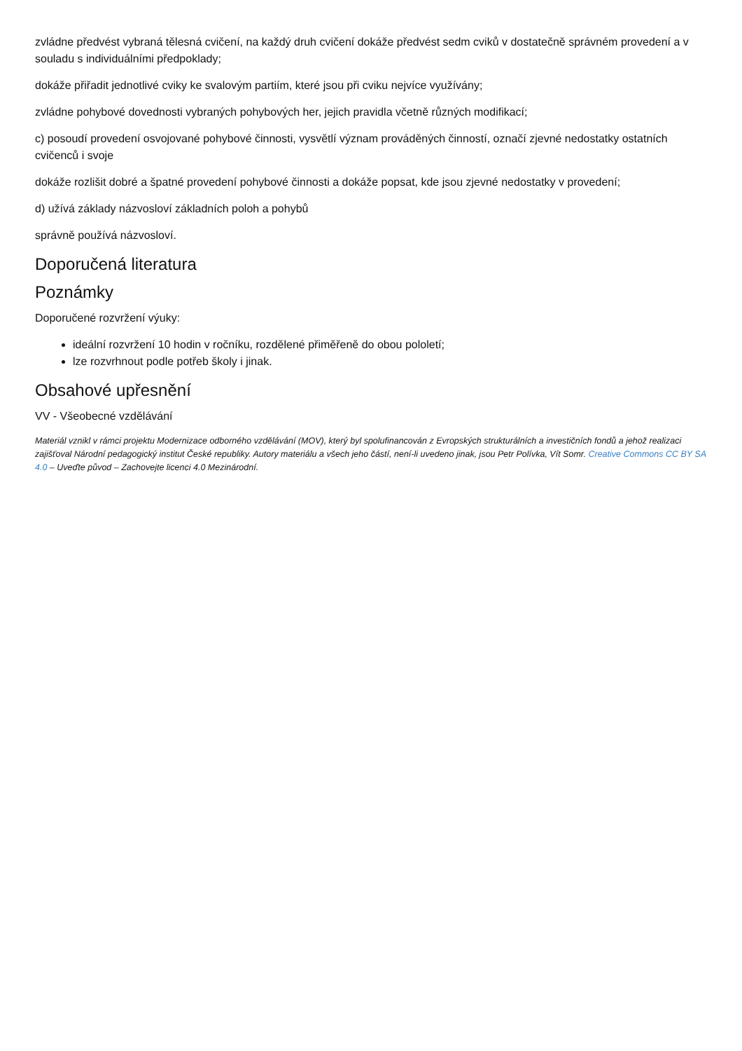zvládne předvést vybraná tělesná cvičení, na každý druh cvičení dokáže předvést sedm cviků v dostatečně správném provedení a v souladu s individuálními předpoklady;
dokáže přiřadit jednotlivé cviky ke svalovým partiím, které jsou při cviku nejvíce využívány;
zvládne pohybové dovednosti vybraných pohybových her, jejich pravidla včetně různých modifikací;
c) posoudí provedení osvojované pohybové činnosti, vysvětlí význam prováděných činností, označí zjevné nedostatky ostatních cvičenců i svoje
dokáže rozlišit dobré a špatné provedení pohybové činnosti a dokáže popsat, kde jsou zjevné nedostatky v provedení;
d) užívá základy názvosloví základních poloh a pohybů
správně používá názvosloví.
Doporučená literatura
Poznámky
Doporučené rozvržení výuky:
ideální rozvržení 10 hodin v ročníku, rozdělené přiměřeně do obou pololetí;
lze rozvrhnout podle potřeb školy i jinak.
Obsahové upřesnění
VV - Všeobecné vzdělávání
Materiál vznikl v rámci projektu Modernizace odborného vzdělávání (MOV), který byl spolufinancován z Evropských strukturálních a investičních fondů a jehož realizaci zajišťoval Národní pedagogický institut České republiky. Autory materiálu a všech jeho částí, není-li uvedeno jinak, jsou Petr Polívka, Vít Somr. Creative Commons CC BY SA 4.0 – Uveďte původ – Zachovejte licenci 4.0 Mezinárodní.